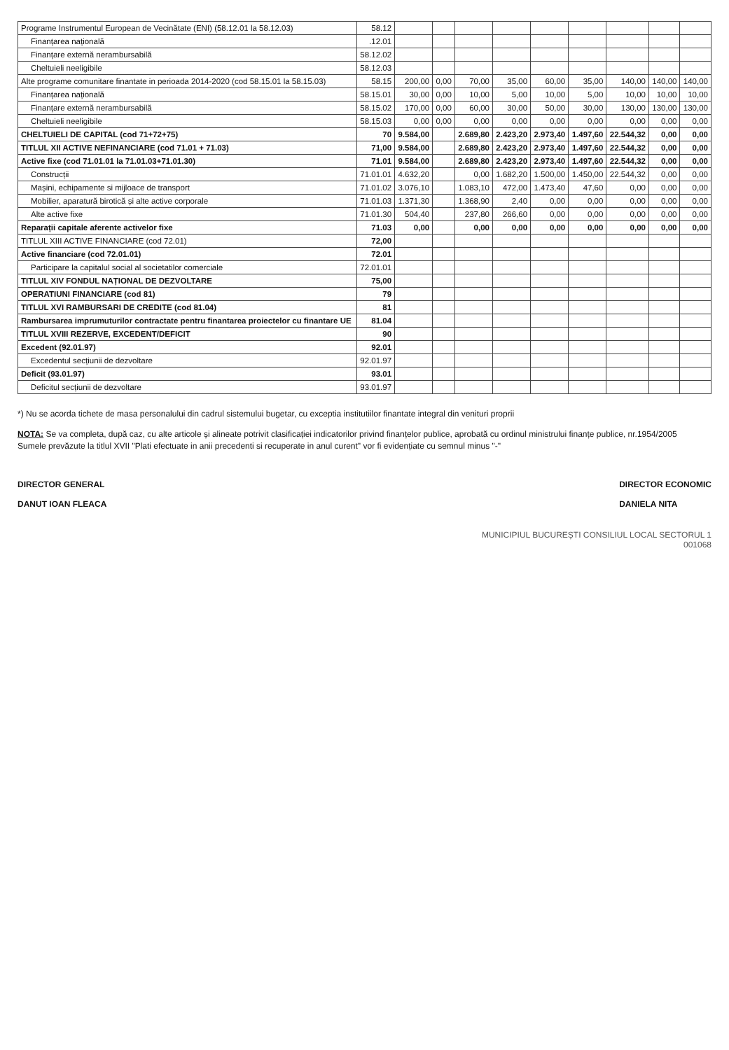| Programe Instrumentul European de Vecinătate (ENI) (58.12.01 la 58.12.03) | 58.12 | | | | | | | | | |
| Finanțarea națională | .12.01 | | | | | | | | | |
| Finanțare externă nerambursabilă | 58.12.02 | | | | | | | | | |
| Cheltuieli neeligibile | 58.12.03 | | | | | | | | | |
| Alte programe comunitare finantate in perioada 2014-2020 (cod 58.15.01 la 58.15.03) | 58.15 | 200,00 | 0,00 | 70,00 | 35,00 | 60,00 | 35,00 | 140,00 | 140,00 | 140,00 |
| Finanțarea națională | 58.15.01 | 30,00 | 0,00 | 10,00 | 5,00 | 10,00 | 5,00 | 10,00 | 10,00 | 10,00 |
| Finanțare externă nerambursabilă | 58.15.02 | 170,00 | 0,00 | 60,00 | 30,00 | 50,00 | 30,00 | 130,00 | 130,00 | 130,00 |
| Cheltuieli neeligibile | 58.15.03 | 0,00 | 0,00 | 0,00 | 0,00 | 0,00 | 0,00 | 0,00 | 0,00 | 0,00 |
| CHELTUIELI DE CAPITAL (cod 71+72+75) | 70 | 9.584,00 | | 2.689,80 | 2.423,20 | 2.973,40 | 1.497,60 | 22.544,32 | 0,00 | 0,00 |
| TITLUL XII ACTIVE NEFINANCIARE (cod 71.01 + 71.03) | 71,00 | 9.584,00 | | 2.689,80 | 2.423,20 | 2.973,40 | 1.497,60 | 22.544,32 | 0,00 | 0,00 |
| Active fixe (cod 71.01.01 la 71.01.03+71.01.30) | 71.01 | 9.584,00 | | 2.689,80 | 2.423,20 | 2.973,40 | 1.497,60 | 22.544,32 | 0,00 | 0,00 |
| Construcții | 71.01.01 | 4.632,20 | | 0,00 | 1.682,20 | 1.500,00 | 1.450,00 | 22.544,32 | 0,00 | 0,00 |
| Mașini, echipamente si mijloace de transport | 71.01.02 | 3.076,10 | | 1.083,10 | 472,00 | 1.473,40 | 47,60 | 0,00 | 0,00 | 0,00 |
| Mobilier, aparatură birotică și alte active corporale | 71.01.03 | 1.371,30 | | 1.368,90 | 2,40 | 0,00 | 0,00 | 0,00 | 0,00 | 0,00 |
| Alte active fixe | 71.01.30 | 504,40 | | 237,80 | 266,60 | 0,00 | 0,00 | 0,00 | 0,00 | 0,00 |
| Reparații capitale aferente activelor fixe | 71.03 | 0,00 | | 0,00 | 0,00 | 0,00 | 0,00 | 0,00 | 0,00 | 0,00 |
| TITLUL XIII ACTIVE FINANCIARE (cod 72.01) | 72,00 | | | | | | | | | |
| Active financiare (cod 72.01.01) | 72.01 | | | | | | | | | |
| Participare la capitalul social al societatilor comerciale | 72.01.01 | | | | | | | | | |
| TITLUL XIV FONDUL NAȚIONAL DE DEZVOLTARE | 75,00 | | | | | | | | | |
| OPERATIUNI FINANCIARE (cod 81) | 79 | | | | | | | | | |
| TITLUL XVI RAMBURSARI DE CREDITE (cod 81.04) | 81 | | | | | | | | | |
| Rambursarea imprumuturilor contractate pentru finantarea proiectelor cu finantare UE | 81.04 | | | | | | | | | |
| TITLUL XVIII REZERVE, EXCEDENT/DEFICIT | 90 | | | | | | | | | |
| Excedent (92.01.97) | 92.01 | | | | | | | | | |
| Excedentul secțiunii de dezvoltare | 92.01.97 | | | | | | | | | |
| Deficit (93.01.97) | 93.01 | | | | | | | | | |
| Deficitul secțiunii de dezvoltare | 93.01.97 | | | | | | | | | |
*) Nu se acorda tichete de masa personalului din cadrul sistemului bugetar, cu exceptia institutiilor finantate integral din venituri proprii
NOTA: Se va completa, după caz, cu alte articole și alineate potrivit clasificației indicatorilor privind finanțelor publice, aprobată cu ordinul ministrului finanțe publice, nr.1954/2005
Sumele prevăzute la titlul XVII "Plati efectuate in anii precedenti si recuperate in anul curent" vor fi evidențiate cu semnul minus "-"
DIRECTOR GENERAL
DANUT IOAN FLEACA
DIRECTOR ECONOMIC
DANIELA NITA
MUNICIPIUL BUCUREȘTI CONSILIUL LOCAL SECTORUL 1
001068